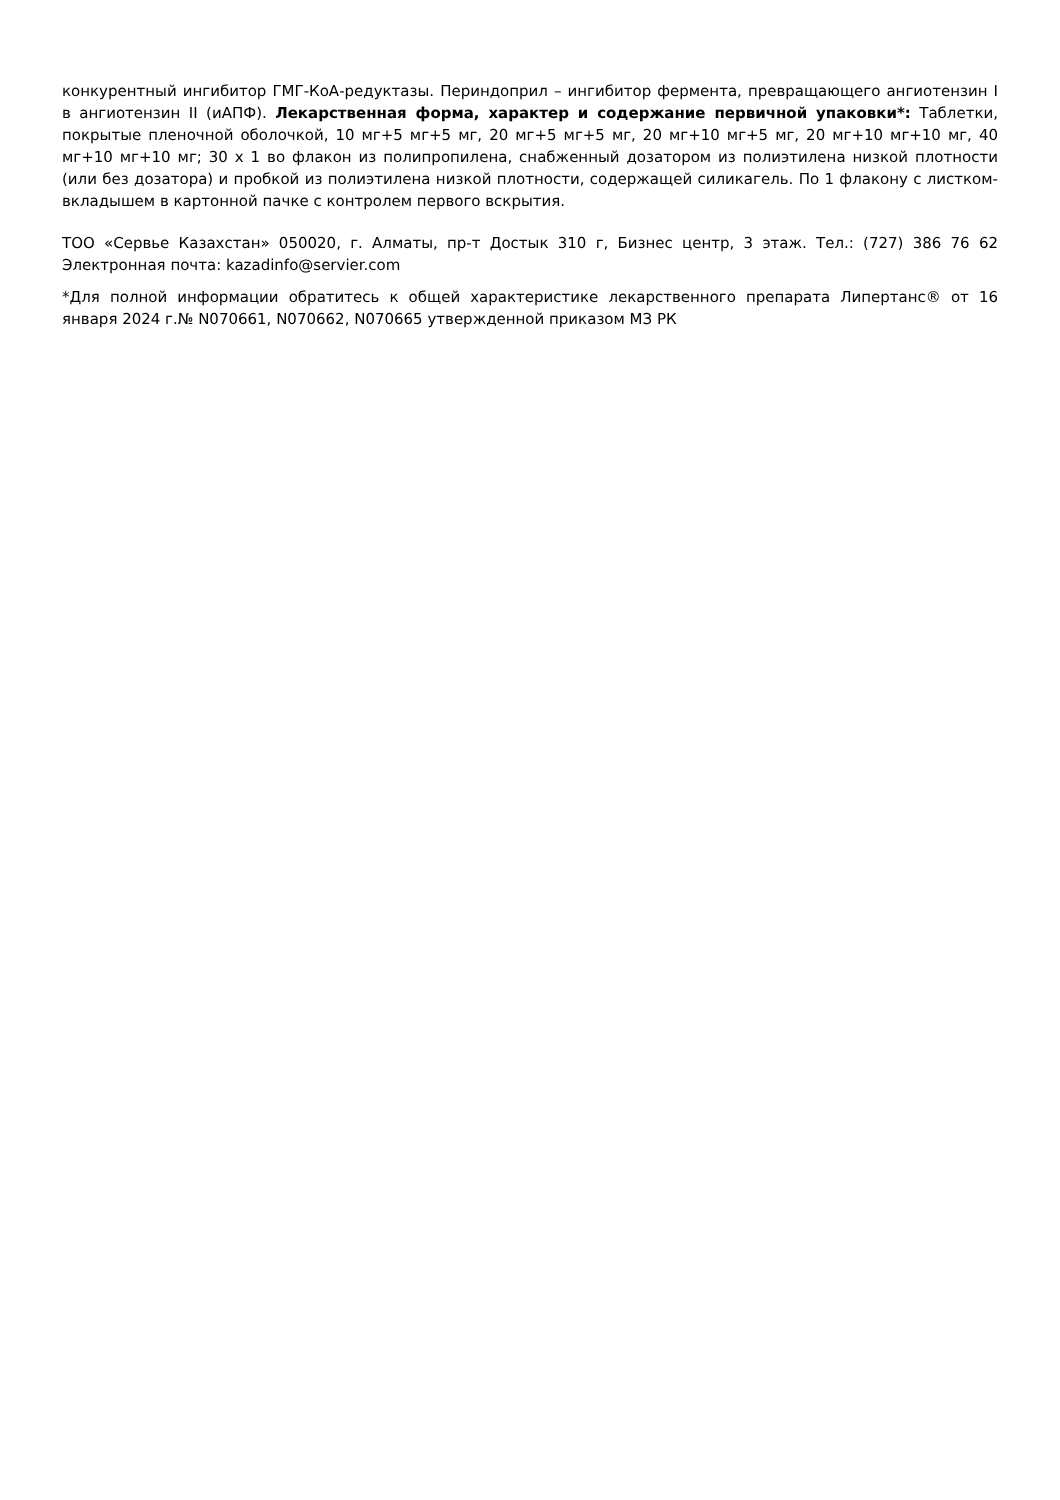конкурентный ингибитор ГМГ-КоА-редуктазы. Периндоприл – ингибитор фермента, превращающего ангиотензин I в ангиотензин II (иАПФ). Лекарственная форма, характер и содержание первичной упаковки*: Таблетки, покрытые пленочной оболочкой, 10 мг+5 мг+5 мг, 20 мг+5 мг+5 мг, 20 мг+10 мг+5 мг, 20 мг+10 мг+10 мг, 40 мг+10 мг+10 мг; 30 х 1 во флакон из полипропилена, снабженный дозатором из полиэтилена низкой плотности (или без дозатора) и пробкой из полиэтилена низкой плотности, содержащей силикагель. По 1 флакону с листком-вкладышем в картонной пачке с контролем первого вскрытия.
ТОО «Сервье Казахстан» 050020, г. Алматы, пр-т Достык 310 г, Бизнес центр, 3 этаж. Тел.: (727) 386 76 62 Электронная почта: kazadinfo@servier.com
*Для полной информации обратитесь к общей характеристике лекарственного препарата Липертанс® от 16 января 2024 г.№ N070661, N070662, N070665 утвержденной приказом МЗ РК